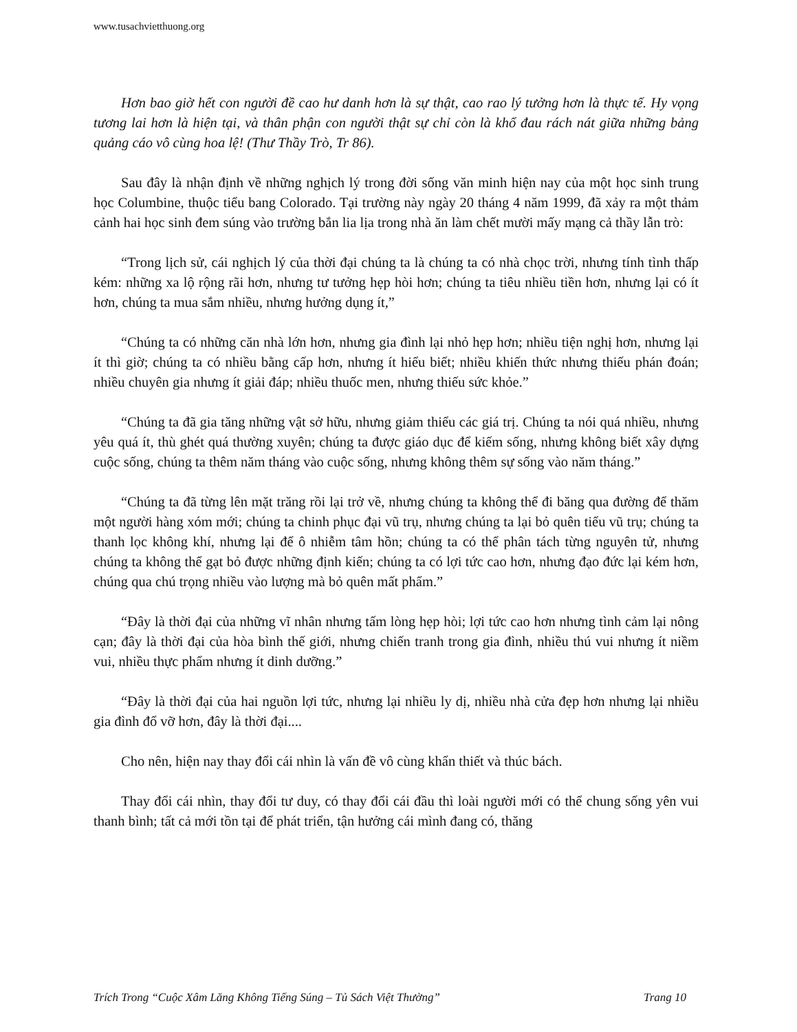www.tusachvietthuong.org
Hơn bao giờ hết con người đề cao hư danh hơn là sự thật, cao rao lý tưởng hơn là thực tế. Hy vọng tương lai hơn là hiện tại, và thân phận con người thật sự chỉ còn là khổ đau rách nát giữa những bảng quảng cáo vô cùng hoa lệ! (Thư Thầy Trò, Tr 86).
Sau đây là nhận định về những nghịch lý trong đời sống văn minh hiện nay của một học sinh trung học Columbine, thuộc tiểu bang Colorado. Tại trường này ngày 20 tháng 4 năm 1999, đã xảy ra một thảm cảnh hai học sinh đem súng vào trường bắn lia lịa trong nhà ăn làm chết mười mấy mạng cả thầy lẫn trò:
“Trong lịch sử, cái nghịch lý của thời đại chúng ta là chúng ta có nhà chọc trời, nhưng tính tình thấp kém: những xa lộ rộng rãi hơn, nhưng tư tưởng hẹp hòi hơn; chúng ta tiêu nhiều tiền hơn, nhưng lại có ít hơn, chúng ta mua sắm nhiều, nhưng hưởng dụng ít,”
“Chúng ta có những căn nhà lớn hơn, nhưng gia đình lại nhỏ hẹp hơn; nhiều tiện nghị hơn, nhưng lại ít thì giờ; chúng ta có nhiều bằng cấp hơn, nhưng ít hiểu biết; nhiều khiến thức nhưng thiếu phán đoán; nhiều chuyên gia nhưng ít giải đáp; nhiều thuốc men, nhưng thiếu sức khỏe.”
“Chúng ta đã gia tăng những vật sở hữu, nhưng giảm thiểu các giá trị. Chúng ta nói quá nhiều, nhưng yêu quá ít, thù ghét quá thường xuyên; chúng ta được giáo dục để kiếm sống, nhưng không biết xây dựng cuộc sống, chúng ta thêm năm tháng vào cuộc sống, nhưng không thêm sự sống vào năm tháng.”
“Chúng ta đã từng lên mặt trăng rồi lại trở về, nhưng chúng ta không thể đi băng qua đường để thăm một người hàng xóm mới; chúng ta chinh phục đại vũ trụ, nhưng chúng ta lại bỏ quên tiểu vũ trụ; chúng ta thanh lọc không khí, nhưng lại để ô nhiễm tâm hồn; chúng ta có thể phân tách từng nguyên tử, nhưng chúng ta không thể gạt bỏ được những định kiến; chúng ta có lợi tức cao hơn, nhưng đạo đức lại kém hơn, chúng qua chú trọng nhiều vào lượng mà bỏ quên mất phẩm.”
“Đây là thời đại của những vĩ nhân nhưng tấm lòng hẹp hòi; lợi tức cao hơn nhưng tình cảm lại nông cạn; đây là thời đại của hòa bình thế giới, nhưng chiến tranh trong gia đình, nhiều thú vui nhưng ít niềm vui, nhiều thực phẩm nhưng ít dinh dưỡng.”
“Đây là thời đại của hai nguồn lợi tức, nhưng lại nhiều ly dị, nhiều nhà cửa đẹp hơn nhưng lại nhiều gia đình đổ vỡ hơn, đây là thời đại....
Cho nên, hiện nay thay đổi cái nhìn là vấn đề vô cùng khẩn thiết và thúc bách.
Thay đổi cái nhìn, thay đổi tư duy, có thay đổi cái đầu thì loài người mới có thể chung sống yên vui thanh bình; tất cả mới tồn tại để phát triển, tận hưởng cái mình đang có, thăng
Trích Trong “Cuộc Xâm Lăng Không Tiếng Súng – Tủ Sách Việt Thường” Trang 10